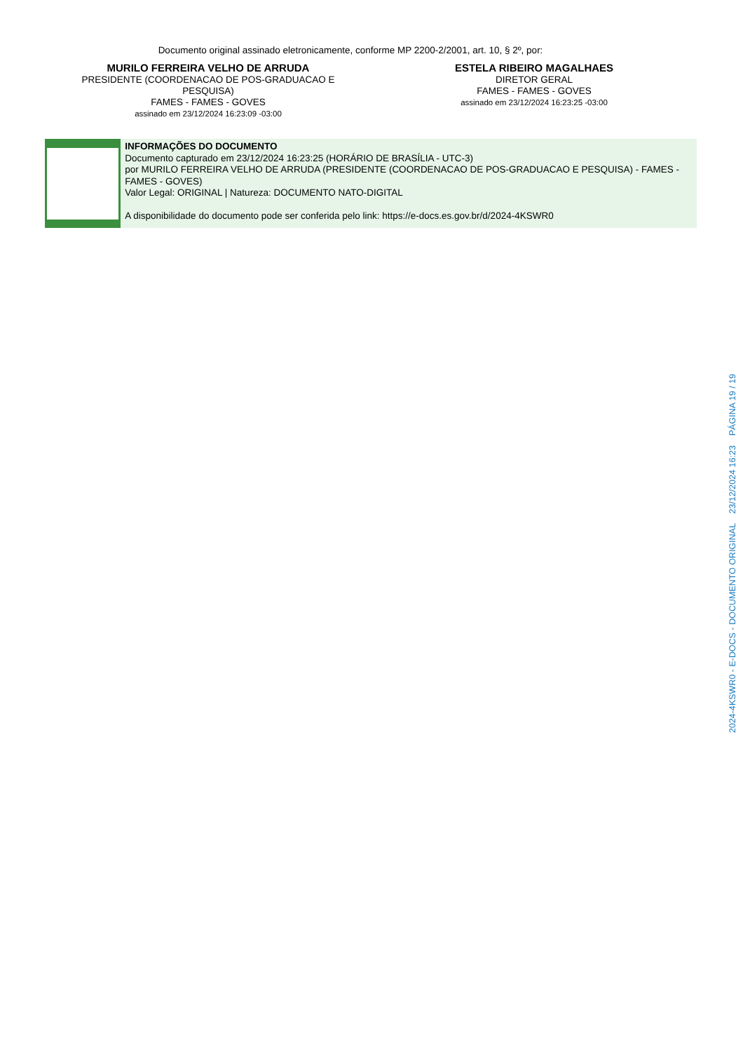Documento original assinado eletronicamente, conforme MP 2200-2/2001, art. 10, § 2º, por:
MURILO FERREIRA VELHO DE ARRUDA
PRESIDENTE (COORDENACAO DE POS-GRADUACAO E
PESQUISA)
FAMES - FAMES - GOVES
assinado em 23/12/2024 16:23:09 -03:00
ESTELA RIBEIRO MAGALHAES
DIRETOR GERAL
FAMES - FAMES - GOVES
assinado em 23/12/2024 16:23:25 -03:00
INFORMAÇÕES DO DOCUMENTO
Documento capturado em 23/12/2024 16:23:25 (HORÁRIO DE BRASÍLIA - UTC-3)
por MURILO FERREIRA VELHO DE ARRUDA (PRESIDENTE (COORDENACAO DE POS-GRADUACAO E PESQUISA) - FAMES - FAMES - GOVES)
Valor Legal: ORIGINAL | Natureza: DOCUMENTO NATO-DIGITAL
A disponibilidade do documento pode ser conferida pelo link: https://e-docs.es.gov.br/d/2024-4KSWR0
2024-4KSWR0 - E-DOCS - DOCUMENTO ORIGINAL 23/12/2024 16:23 PÁGINA 19 / 19